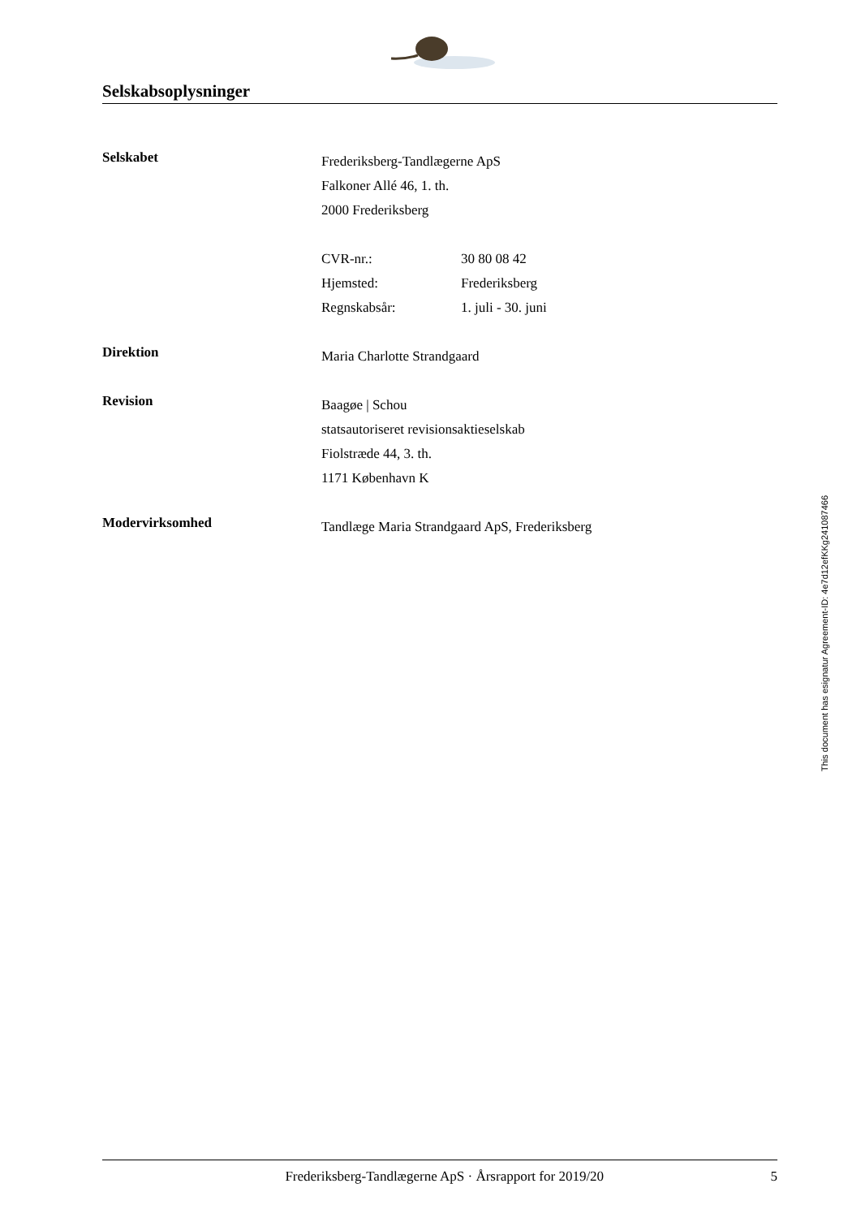Selskabsoplysninger
Selskabet
Frederiksberg-Tandlægerne ApS
Falkoner Allé 46, 1. th.
2000 Frederiksberg
CVR-nr.: 30 80 08 42
Hjemsted: Frederiksberg
Regnskabsår: 1. juli - 30. juni
Direktion
Maria Charlotte Strandgaard
Revision
Baagøe | Schou
statsautoriseret revisionsaktieselskab
Fiolstræde 44, 3. th.
1171 København K
Modervirksomhed
Tandlæge Maria Strandgaard ApS, Frederiksberg
This document has esignatur Agreement-ID: 4e7d12efKKg241087466
Frederiksberg-Tandlægerne ApS · Årsrapport for 2019/20 5